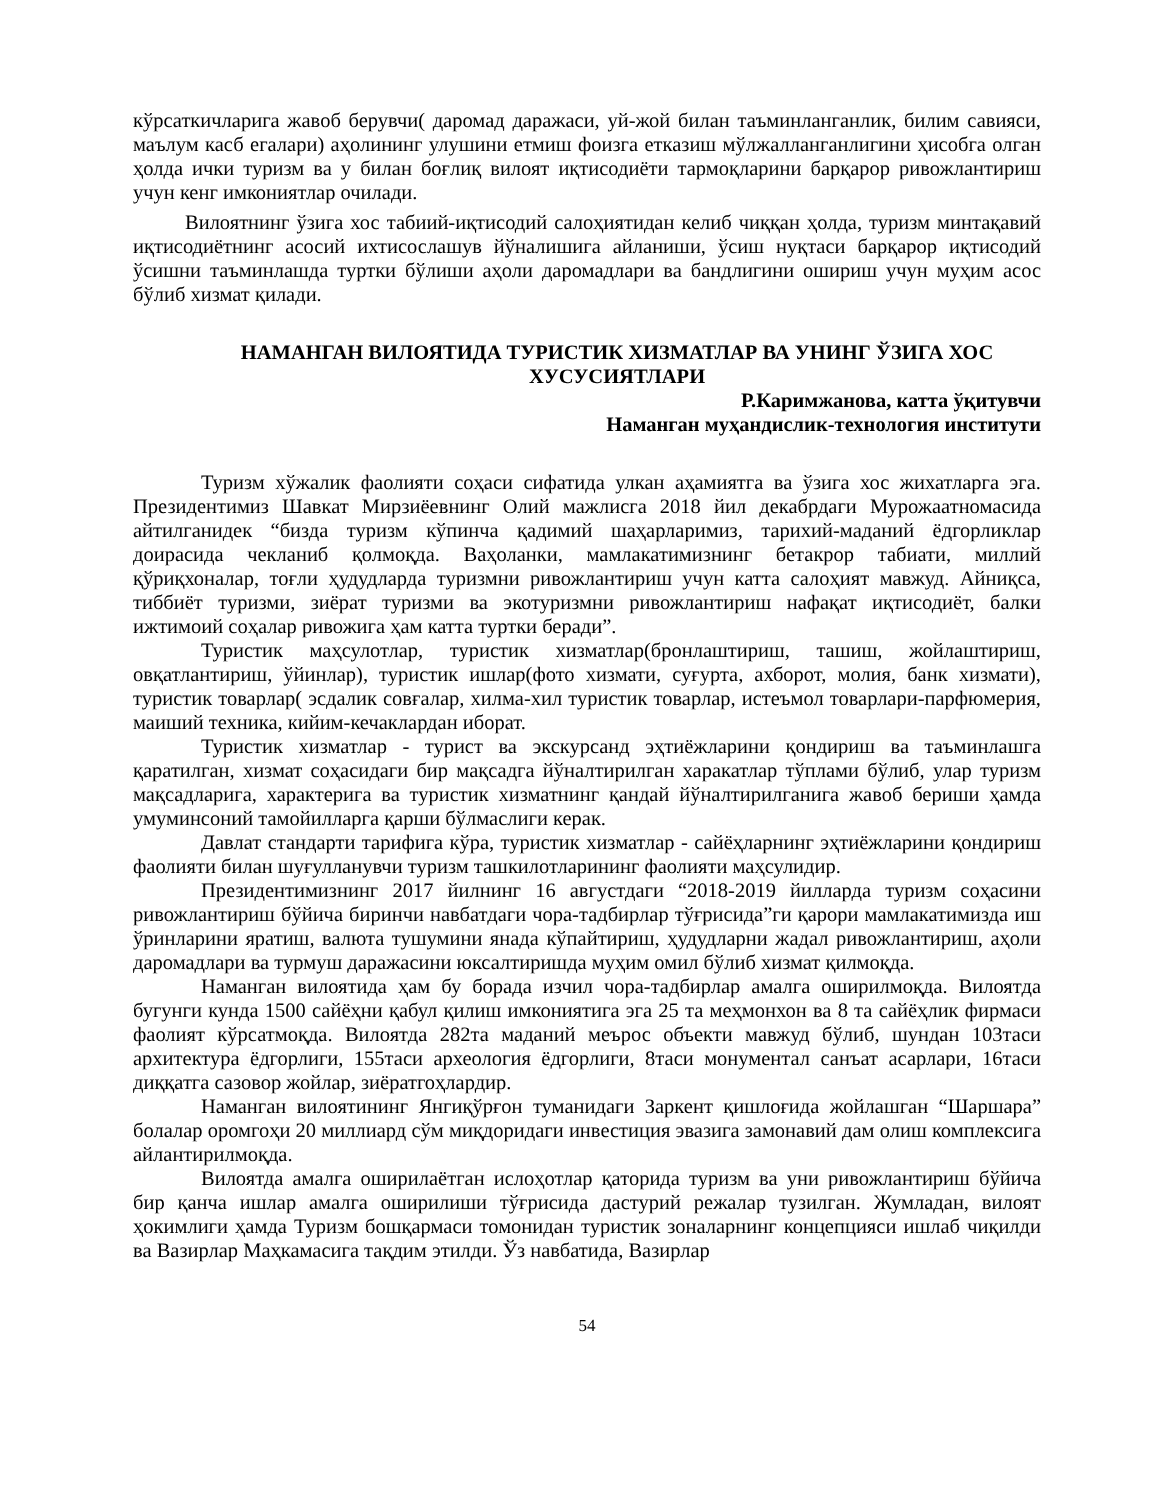кўрсаткичларига жавоб берувчи( даромад даражаси, уй-жой билан таъминланганлик, билим савияси, маълум касб егалари) аҳолининг улушини етмиш фоизга етказиш мўлжалланганлигини ҳисобга олган ҳолда ички туризм ва у билан боғлиқ вилоят иқтисодиёти тармоқларини барқарор ривожлантириш учун кенг имкониятлар очилади.
Вилоятнинг ўзига хос табиий-иқтисодий салоҳиятидан келиб чиққан ҳолда, туризм минтақавий иқтисодиётнинг асосий ихтисослашув йўналишига айланиши, ўсиш нуқтаси барқарор иқтисодий ўсишни таъминлашда туртки бўлиши аҳоли даромадлари ва бандлигини ошириш учун муҳим асос бўлиб хизмат қилади.
НАМАНГАН ВИЛОЯТИДА ТУРИСТИК ХИЗМАТЛАР ВА УНИНГ ЎЗИГА ХОС ХУСУСИЯТЛАРИ
Р.Каримжанова, катта ўқитувчи
Наманган муҳандислик-технология институти
Туризм хўжалик фаолияти соҳаси сифатида улкан аҳамиятга ва ўзига хос жихатларга эга. Президентимиз Шавкат Мирзиёевнинг Олий мажлисга 2018 йил декабрдаги Мурожаатномасида айтилганидек “бизда туризм кўпинча қадимий шаҳарларимиз, тарихий-маданий ёдгорликлар доирасида чекланиб қолмоқда. Ваҳоланки, мамлакатимизнинг бетакрор табиати, миллий қўриқхоналар, тоғли ҳудудларда туризмни ривожлантириш учун катта салоҳият мавжуд. Айниқса, тиббиёт туризми, зиёрат туризми ва экотуризмни ривожлантириш нафақат иқтисодиёт, балки ижтимоий соҳалар ривожига ҳам катта туртки беради”.
Туристик маҳсулотлар, туристик хизматлар(бронлаштириш, ташиш, жойлаштириш, овқатлантириш, ўйинлар), туристик ишлар(фото хизмати, суғурта, ахборот, молия, банк хизмати), туристик товарлар( эсдалик совғалар, хилма-хил туристик товарлар, истеъмол товарлари-парфюмерия, маиший техника, кийим-кечаклардан иборат.
Туристик хизматлар - турист ва экскурсанд эҳтиёжларини қондириш ва таъминлашга қаратилган, хизмат соҳасидаги бир мақсадга йўналтирилган харакатлар тўплами бўлиб, улар туризм мақсадларига, характерига ва туристик хизматнинг қандай йўналтирилганига жавоб бериши ҳамда умуминсоний тамойилларга қарши бўлмаслиги керак.
Давлат стандарти тарифига кўра, туристик хизматлар - сайёҳларнинг эҳтиёжларини қондириш фаолияти билан шуғулланувчи туризм ташкилотларининг фаолияти маҳсулидир.
Президентимизнинг 2017 йилнинг 16 августдаги “2018-2019 йилларда туризм соҳасини ривожлантириш бўйича биринчи навбатдаги чора-тадбирлар тўғрисида”ги қарори мамлакатимизда иш ўринларини яратиш, валюта тушумини янада кўпайтириш, ҳудудларни жадал ривожлантириш, аҳоли даромадлари ва турмуш даражасини юксалтиришда муҳим омил бўлиб хизмат қилмоқда.
Наманган вилоятида ҳам бу борада изчил чора-тадбирлар амалга оширилмоқда. Вилоятда бугунги кунда 1500 сайёҳни қабул қилиш имкониятига эга 25 та меҳмонхон ва 8 та сайёҳлик фирмаси фаолият кўрсатмоқда. Вилоятда 282та маданий меърос объекти мавжуд бўлиб, шундан 103таси архитектура ёдгорлиги, 155таси археология ёдгорлиги, 8таси монументал санъат асарлари, 16таси диққатга сазовор жойлар, зиёратгоҳлардир.
Наманган вилоятининг Янгиқўрғон туманидаги Заркент қишлоғида жойлашган “Шаршара” болалар оромгоҳи 20 миллиард сўм миқдоридаги инвестиция эвазига замонавий дам олиш комплексига айлантирилмоқда.
Вилоятда амалга оширилаётган ислоҳотлар қаторида туризм ва уни ривожлантириш бўйича бир қанча ишлар амалга оширилиши тўғрисида дастурий режалар тузилган. Жумладан, вилоят ҳокимлиги ҳамда Туризм бошқармаси томонидан туристик зоналарнинг концепцияси ишлаб чиқилди ва Вазирлар Маҳкамасига тақдим этилди. Ўз навбатида, Вазирлар
54